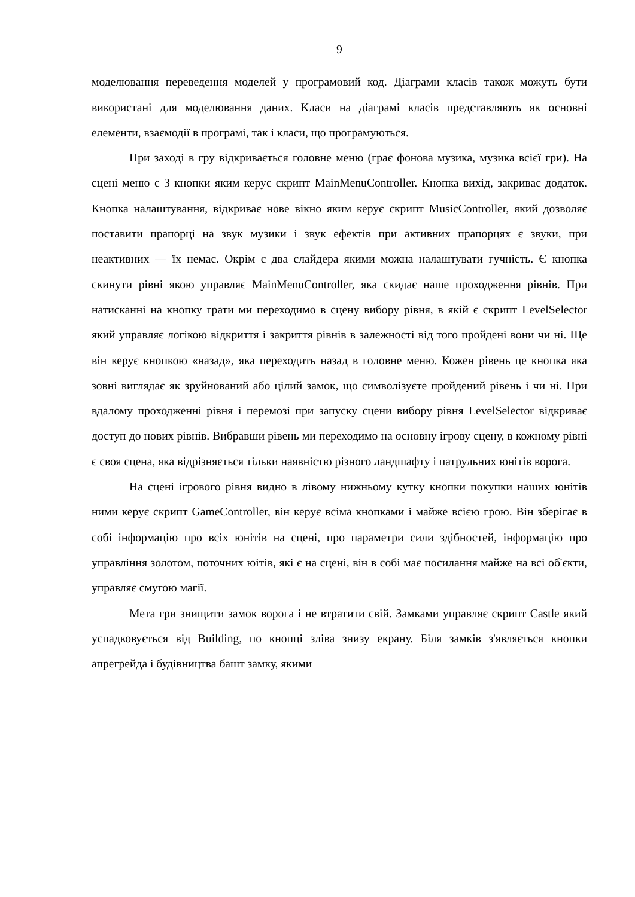9
моделювання переведення моделей у програмовий код. Діаграми класів також можуть бути використані для моделювання даних. Класи на діаграмі класів представляють як основні елементи, взаємодії в програмі, так і класи, що програмуються.
При заході в гру відкривається головне меню (грає фонова музика, музика всієї гри). На сцені меню є 3 кнопки яким керує скрипт MainMenuController. Кнопка вихід, закриває додаток. Кнопка налаштування, відкриває нове вікно яким керує скрипт MusicController, який дозволяє поставити прапорці на звук музики і звук ефектів при активних прапорцях є звуки, при неактивних — їх немає. Окрім є два слайдера якими можна налаштувати гучність. Є кнопка скинути рівні якою управляє MainMenuController, яка скидає наше проходження рівнів. При натисканні на кнопку грати ми переходимо в сцену вибору рівня, в якій є скрипт LevelSelector який управляє логікою відкриття і закриття рівнів в залежності від того пройдені вони чи ні. Ще він керує кнопкою «назад», яка переходить назад в головне меню. Кожен рівень це кнопка яка зовні виглядає як зруйнований або цілий замок, що символізуєте пройдений рівень і чи ні. При вдалому проходженні рівня і перемозі при запуску сцени вибору рівня LevelSelector відкриває доступ до нових рівнів. Вибравши рівень ми переходимо на основну ігрову сцену, в кожному рівні є своя сцена, яка відрізняється тільки наявністю різного ландшафту і патрульних юнітів ворога.
На сцені ігрового рівня видно в лівому нижньому кутку кнопки покупки наших юнітів ними керує скрипт GameController, він керує всіма кнопками і майже всією грою. Він зберігає в собі інформацію про всіх юнітів на сцені, про параметри сили здібностей, інформацію про управління золотом, поточних юітів, які є на сцені, він в собі має посилання майже на всі об'єкти, управляє смугою магії.
Мета гри знищити замок ворога і не втратити свій. Замками управляє скрипт Castle який успадковується від Building, по кнопці зліва знизу екрану. Біля замків з'являється кнопки апрегрейда і будівництва башт замку, якими